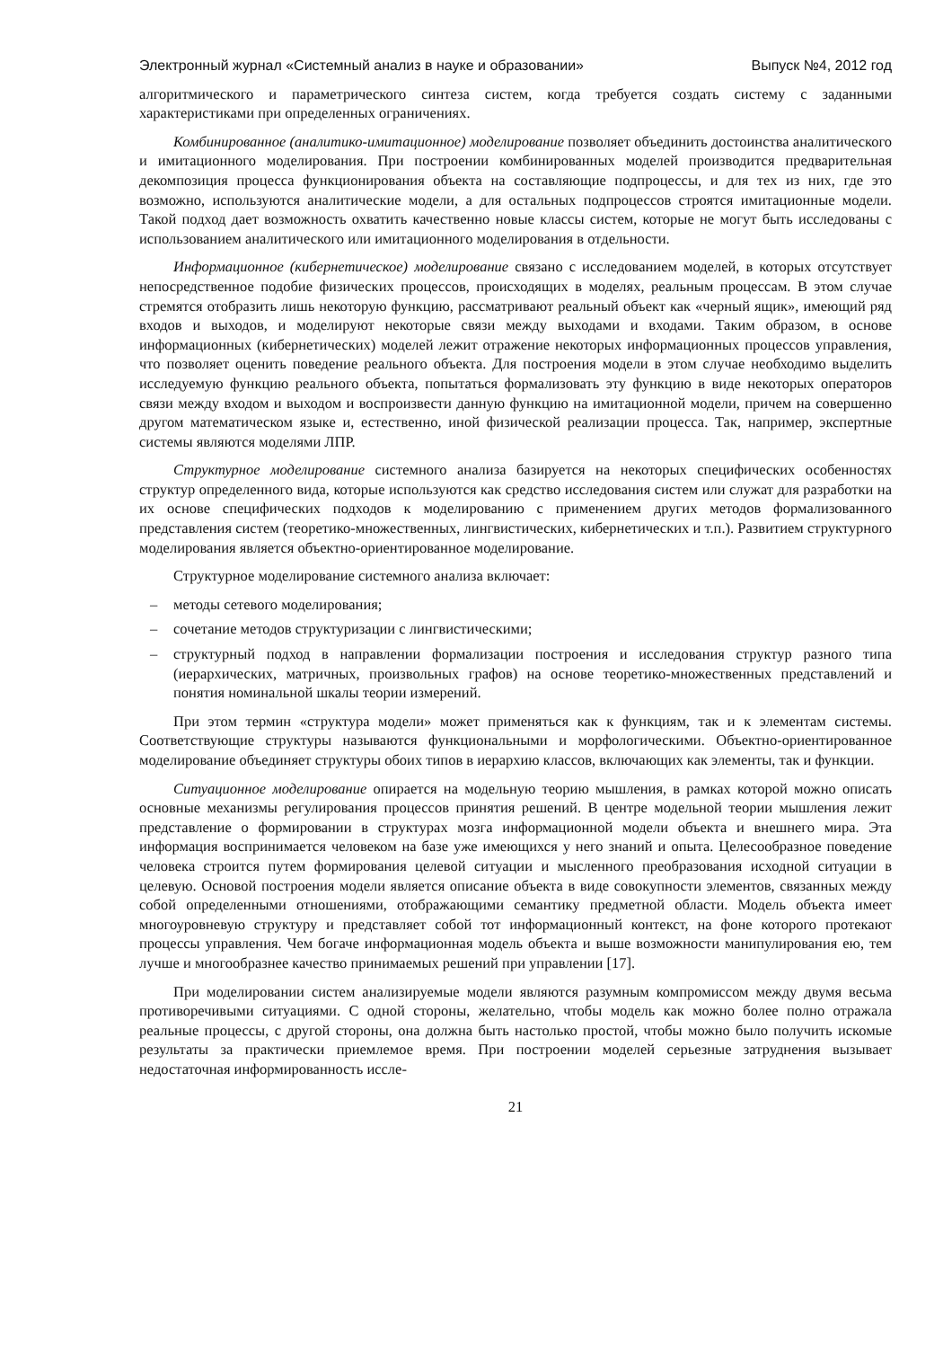Электронный журнал «Системный анализ в науке и образовании» Выпуск №4, 2012 год
алгоритмического и параметрического синтеза систем, когда требуется создать систему с заданными характеристиками при определенных ограничениях.
Комбинированное (аналитико-имитационное) моделирование позволяет объединить достоинства аналитического и имитационного моделирования. При построении комбинированных моделей производится предварительная декомпозиция процесса функционирования объекта на составляющие подпроцессы, и для тех из них, где это возможно, используются аналитические модели, а для остальных подпроцессов строятся имитационные модели. Такой подход дает возможность охватить качественно новые классы систем, которые не могут быть исследованы с использованием аналитического или имитационного моделирования в отдельности.
Информационное (кибернетическое) моделирование связано с исследованием моделей, в которых отсутствует непосредственное подобие физических процессов, происходящих в моделях, реальным процессам. В этом случае стремятся отобразить лишь некоторую функцию, рассматривают реальный объект как «черный ящик», имеющий ряд входов и выходов, и моделируют некоторые связи между выходами и входами. Таким образом, в основе информационных (кибернетических) моделей лежит отражение некоторых информационных процессов управления, что позволяет оценить поведение реального объекта. Для построения модели в этом случае необходимо выделить исследуемую функцию реального объекта, попытаться формализовать эту функцию в виде некоторых операторов связи между входом и выходом и воспроизвести данную функцию на имитационной модели, причем на совершенно другом математическом языке и, естественно, иной физической реализации процесса. Так, например, экспертные системы являются моделями ЛПР.
Структурное моделирование системного анализа базируется на некоторых специфических особенностях структур определенного вида, которые используются как средство исследования систем или служат для разработки на их основе специфических подходов к моделированию с применением других методов формализованного представления систем (теоретико-множественных, лингвистических, кибернетических и т.п.). Развитием структурного моделирования является объектно-ориентированное моделирование.
Структурное моделирование системного анализа включает:
– методы сетевого моделирования;
– сочетание методов структуризации с лингвистическими;
– структурный подход в направлении формализации построения и исследования структур разного типа (иерархических, матричных, произвольных графов) на основе теоретико-множественных представлений и понятия номинальной шкалы теории измерений.
При этом термин «структура модели» может применяться как к функциям, так и к элементам системы. Соответствующие структуры называются функциональными и морфологическими. Объектно-ориентированное моделирование объединяет структуры обоих типов в иерархию классов, включающих как элементы, так и функции.
Ситуационное моделирование опирается на модельную теорию мышления, в рамках которой можно описать основные механизмы регулирования процессов принятия решений. В центре модельной теории мышления лежит представление о формировании в структурах мозга информационной модели объекта и внешнего мира. Эта информация воспринимается человеком на базе уже имеющихся у него знаний и опыта. Целесообразное поведение человека строится путем формирования целевой ситуации и мысленного преобразования исходной ситуации в целевую. Основой построения модели является описание объекта в виде совокупности элементов, связанных между собой определенными отношениями, отображающими семантику предметной области. Модель объекта имеет многоуровневую структуру и представляет собой тот информационный контекст, на фоне которого протекают процессы управления. Чем богаче информационная модель объекта и выше возможности манипулирования ею, тем лучше и многообразнее качество принимаемых решений при управлении [17].
При моделировании систем анализируемые модели являются разумным компромиссом между двумя весьма противоречивыми ситуациями. С одной стороны, желательно, чтобы модель как можно более полно отражала реальные процессы, с другой стороны, она должна быть настолько простой, чтобы можно было получить искомые результаты за практически приемлемое время. При построении моделей серьезные затруднения вызывает недостаточная информированность иссле-
21